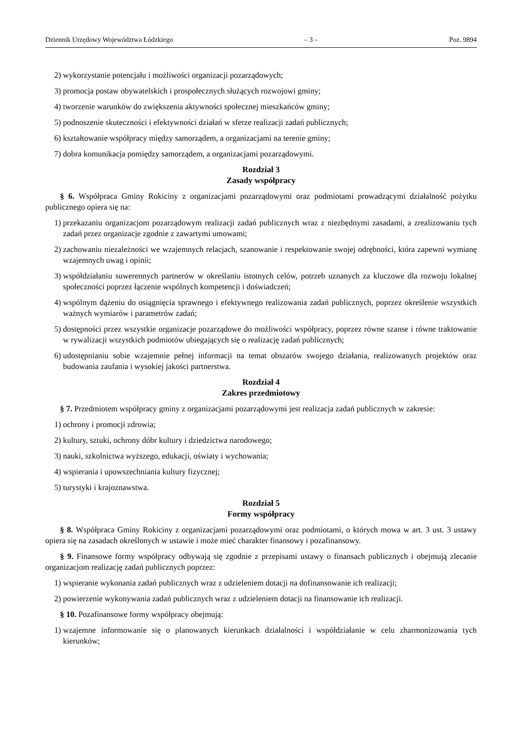Dziennik Urzędowy Województwa Łódzkiego – 3 – Poz. 9894
2) wykorzystanie potencjału i możliwości organizacji pozarządowych;
3) promocja postaw obywatelskich i prospołecznych służących rozwojowi gminy;
4) tworzenie warunków do zwiększenia aktywności społecznej mieszkańców gminy;
5) podnoszenie skuteczności i efektywności działań w sferze realizacji zadań publicznych;
6) kształtowanie współpracy między samorządem, a organizacjami na terenie gminy;
7) dobra komunikacja pomiędzy samorządem, a organizacjami pozarządowymi.
Rozdział 3
Zasady współpracy
§ 6. Współpraca Gminy Rokiciny z organizacjami pozarządowymi oraz podmiotami prowadzącymi działalność pożytku publicznego opiera się na:
1) przekazaniu organizacjom pozarządowym realizacji zadań publicznych wraz z niezbędnymi zasadami, a zrealizowaniu tych zadań przez organizacje zgodnie z zawartymi umowami;
2) zachowaniu niezależności we wzajemnych relacjach, szanowanie i respektowanie swojej odrębności, która zapewni wymianę wzajemnych uwag i opinii;
3) współdziałaniu suwerennych partnerów w określaniu istotnych celów, potrzeb uznanych za kluczowe dla rozwoju lokalnej społeczności poprzez łączenie wspólnych kompetencji i doświadczeń;
4) wspólnym dążeniu do osiągnięcia sprawnego i efektywnego realizowania zadań publicznych, poprzez określenie wszystkich ważnych wymiarów i parametrów zadań;
5) dostępności przez wszystkie organizacje pozarządowe do możliwości współpracy, poprzez równe szanse i równe traktowanie w rywalizacji wszystkich podmiotów ubiegających się o realizację zadań publicznych;
6) udostępnianiu sobie wzajemnie pełnej informacji na temat obszarów swojego działania, realizowanych projektów oraz budowania zaufania i wysokiej jakości partnerstwa.
Rozdział 4
Zakres przedmiotowy
§ 7. Przedmiotem współpracy gminy z organizacjami pozarządowymi jest realizacja zadań publicznych w zakresie:
1) ochrony i promocji zdrowia;
2) kultury, sztuki, ochrony dóbr kultury i dziedzictwa narodowego;
3) nauki, szkolnictwa wyższego, edukacji, oświaty i wychowania;
4) wspierania i upowszechniania kultury fizycznej;
5) turystyki i krajoznawstwa.
Rozdział 5
Formy współpracy
§ 8. Współpraca Gminy Rokiciny z organizacjami pozarządowymi oraz podmiotami, o których mowa w art. 3 ust. 3 ustawy opiera się na zasadach określonych w ustawie i może mieć charakter finansowy i pozafinansowy.
§ 9. Finansowe formy współpracy odbywają się zgodnie z przepisami ustawy o finansach publicznych i obejmują zlecanie organizacjom realizację zadań publicznych poprzez:
1) wspieranie wykonania zadań publicznych wraz z udzieleniem dotacji na dofinansowanie ich realizacji;
2) powierzenie wykonywania zadań publicznych wraz z udzieleniem dotacji na finansowanie ich realizacji.
§ 10. Pozafinansowe formy współpracy obejmują:
1) wzajemne informowanie się o planowanych kierunkach działalności i współdziałanie w celu zharmonizowania tych kierunków;